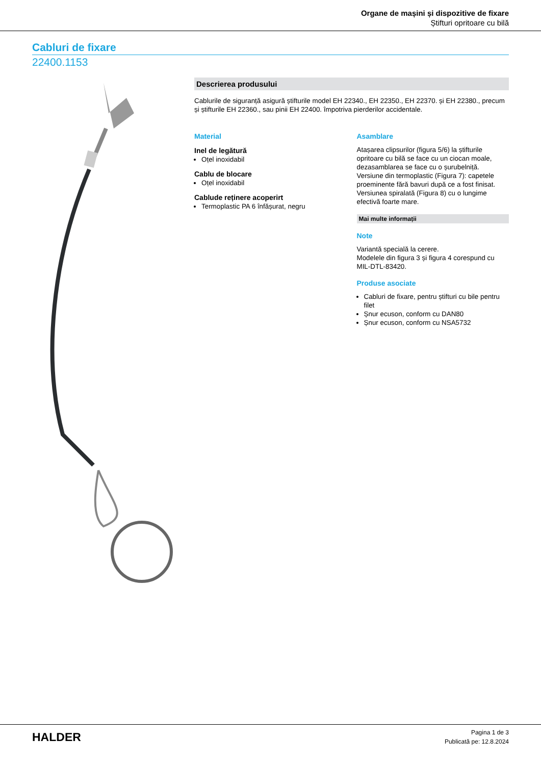Organe de mașini și dispozitive de fixare
Știfturi opritoare cu bilă
Cabluri de fixare
22400.1153
Descrierea produsului
Cablurile de siguranță asigură știfturile model EH 22340., EH 22350., EH 22370. și EH 22380., precum și știfturile EH 22360., sau pinii EH 22400. împotriva pierderilor accidentale.
Material
Inel de legătură
Oțel inoxidabil
Cablu de blocare
Oțel inoxidabil
Cablude reținere acoperirt
Termoplastic PA 6 înfășurat, negru
Asamblare
Atașarea clipsurilor (figura 5/6) la știfturile opritoare cu bilă se face cu un ciocan moale, dezasamblarea se face cu o șurubelniță.
Versiune din termoplastic (Figura 7): capetele proeminente fără bavuri după ce a fost finisat.
Versiunea spiralată (Figura 8) cu o lungime efectivă foarte mare.
Mai multe informații
Note
Variantă specială la cerere.
Modelele din figura 3 și figura 4 corespund cu MIL-DTL-83420.
Produse asociate
Cabluri de fixare, pentru știfturi cu bile pentru filet
Șnur ecuson, conform cu DAN80
Șnur ecuson, conform cu NSA5732
HALDER
Pagina 1 de 3
Publicată pe: 12.8.2024